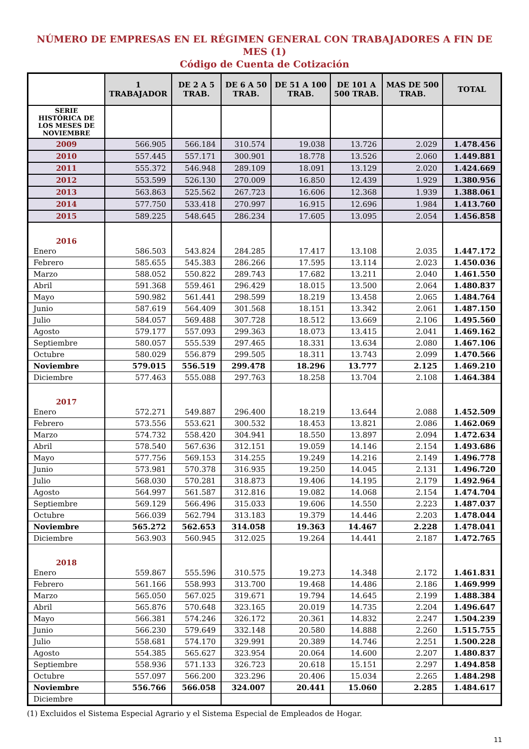NÚMERO DE EMPRESAS EN EL RÉGIMEN GENERAL CON TRABAJADORES A FIN DE MES (1)
Código de Cuenta de Cotización
| | 1 TRABAJADOR | DE 2 A 5 TRAB. | DE 6 A 50 TRAB. | DE 51 A 100 TRAB. | DE 101 A 500 TRAB. | MAS DE 500 TRAB. | TOTAL |
| --- | --- | --- | --- | --- | --- | --- | --- |
| SERIE HISTÓRICA DE LOS MESES DE NOVIEMBRE | | | | | | | |
| 2009 | 566.905 | 566.184 | 310.574 | 19.038 | 13.726 | 2.029 | 1.478.456 |
| 2010 | 557.445 | 557.171 | 300.901 | 18.778 | 13.526 | 2.060 | 1.449.881 |
| 2011 | 555.372 | 546.948 | 289.109 | 18.091 | 13.129 | 2.020 | 1.424.669 |
| 2012 | 553.599 | 526.130 | 270.009 | 16.850 | 12.439 | 1.929 | 1.380.956 |
| 2013 | 563.863 | 525.562 | 267.723 | 16.606 | 12.368 | 1.939 | 1.388.061 |
| 2014 | 577.750 | 533.418 | 270.997 | 16.915 | 12.696 | 1.984 | 1.413.760 |
| 2015 | 589.225 | 548.645 | 286.234 | 17.605 | 13.095 | 2.054 | 1.456.858 |
| 2016 | | | | | | | |
| Enero | 586.503 | 543.824 | 284.285 | 17.417 | 13.108 | 2.035 | 1.447.172 |
| Febrero | 585.655 | 545.383 | 286.266 | 17.595 | 13.114 | 2.023 | 1.450.036 |
| Marzo | 588.052 | 550.822 | 289.743 | 17.682 | 13.211 | 2.040 | 1.461.550 |
| Abril | 591.368 | 559.461 | 296.429 | 18.015 | 13.500 | 2.064 | 1.480.837 |
| Mayo | 590.982 | 561.441 | 298.599 | 18.219 | 13.458 | 2.065 | 1.484.764 |
| Junio | 587.619 | 564.409 | 301.568 | 18.151 | 13.342 | 2.061 | 1.487.150 |
| Julio | 584.057 | 569.488 | 307.728 | 18.512 | 13.669 | 2.106 | 1.495.560 |
| Agosto | 579.177 | 557.093 | 299.363 | 18.073 | 13.415 | 2.041 | 1.469.162 |
| Septiembre | 580.057 | 555.539 | 297.465 | 18.331 | 13.634 | 2.080 | 1.467.106 |
| Octubre | 580.029 | 556.879 | 299.505 | 18.311 | 13.743 | 2.099 | 1.470.566 |
| Noviembre | 579.015 | 556.519 | 299.478 | 18.296 | 13.777 | 2.125 | 1.469.210 |
| Diciembre | 577.463 | 555.088 | 297.763 | 18.258 | 13.704 | 2.108 | 1.464.384 |
| 2017 | | | | | | | |
| Enero | 572.271 | 549.887 | 296.400 | 18.219 | 13.644 | 2.088 | 1.452.509 |
| Febrero | 573.556 | 553.621 | 300.532 | 18.453 | 13.821 | 2.086 | 1.462.069 |
| Marzo | 574.732 | 558.420 | 304.941 | 18.550 | 13.897 | 2.094 | 1.472.634 |
| Abril | 578.540 | 567.636 | 312.151 | 19.059 | 14.146 | 2.154 | 1.493.686 |
| Mayo | 577.756 | 569.153 | 314.255 | 19.249 | 14.216 | 2.149 | 1.496.778 |
| Junio | 573.981 | 570.378 | 316.935 | 19.250 | 14.045 | 2.131 | 1.496.720 |
| Julio | 568.030 | 570.281 | 318.873 | 19.406 | 14.195 | 2.179 | 1.492.964 |
| Agosto | 564.997 | 561.587 | 312.816 | 19.082 | 14.068 | 2.154 | 1.474.704 |
| Septiembre | 569.129 | 566.496 | 315.033 | 19.606 | 14.550 | 2.223 | 1.487.037 |
| Octubre | 566.039 | 562.794 | 313.183 | 19.379 | 14.446 | 2.203 | 1.478.044 |
| Noviembre | 565.272 | 562.653 | 314.058 | 19.363 | 14.467 | 2.228 | 1.478.041 |
| Diciembre | 563.903 | 560.945 | 312.025 | 19.264 | 14.441 | 2.187 | 1.472.765 |
| 2018 | | | | | | | |
| Enero | 559.867 | 555.596 | 310.575 | 19.273 | 14.348 | 2.172 | 1.461.831 |
| Febrero | 561.166 | 558.993 | 313.700 | 19.468 | 14.486 | 2.186 | 1.469.999 |
| Marzo | 565.050 | 567.025 | 319.671 | 19.794 | 14.645 | 2.199 | 1.488.384 |
| Abril | 565.876 | 570.648 | 323.165 | 20.019 | 14.735 | 2.204 | 1.496.647 |
| Mayo | 566.381 | 574.246 | 326.172 | 20.361 | 14.832 | 2.247 | 1.504.239 |
| Junio | 566.230 | 579.649 | 332.148 | 20.580 | 14.888 | 2.260 | 1.515.755 |
| Julio | 558.681 | 574.170 | 329.991 | 20.389 | 14.746 | 2.251 | 1.500.228 |
| Agosto | 554.385 | 565.627 | 323.954 | 20.064 | 14.600 | 2.207 | 1.480.837 |
| Septiembre | 558.936 | 571.133 | 326.723 | 20.618 | 15.151 | 2.297 | 1.494.858 |
| Octubre | 557.097 | 566.200 | 323.296 | 20.406 | 15.034 | 2.265 | 1.484.298 |
| Noviembre | 556.766 | 566.058 | 324.007 | 20.441 | 15.060 | 2.285 | 1.484.617 |
| Diciembre | | | | | | | |
(1) Excluidos el Sistema Especial Agrario y el Sistema Especial de Empleados de Hogar.
11